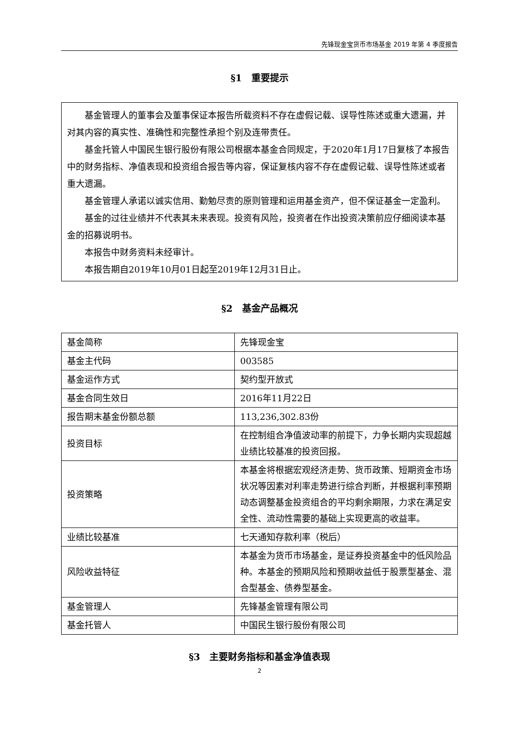先锋现金宝货币市场基金 2019 年第 4 季度报告
§1　重要提示
基金管理人的董事会及董事保证本报告所载资料不存在虚假记载、误导性陈述或重大遗漏，并对其内容的真实性、准确性和完整性承担个别及连带责任。
基金托管人中国民生银行股份有限公司根据本基金合同规定，于2020年1月17日复核了本报告中的财务指标、净值表现和投资组合报告等内容，保证复核内容不存在虚假记载、误导性陈述或者重大遗漏。
基金管理人承诺以诚实信用、勤勉尽责的原则管理和运用基金资产，但不保证基金一定盈利。
基金的过往业绩并不代表其未来表现。投资有风险，投资者在作出投资决策前应仔细阅读本基金的招募说明书。
本报告中财务资料未经审计。
本报告期自2019年10月01日起至2019年12月31日止。
§2　基金产品概况
| 基金简称 | 先锋现金宝 |
| 基金主代码 | 003585 |
| 基金运作方式 | 契约型开放式 |
| 基金合同生效日 | 2016年11月22日 |
| 报告期末基金份额总额 | 113,236,302.83份 |
| 投资目标 | 在控制组合净值波动率的前提下，力争长期内实现超越业绩比较基准的投资回报。 |
| 投资策略 | 本基金将根据宏观经济走势、货币政策、短期资金市场状况等因素对利率走势进行综合判断，并根据利率预期动态调整基金投资组合的平均剩余期限，力求在满足安全性、流动性需要的基础上实现更高的收益率。 |
| 业绩比较基准 | 七天通知存款利率（税后） |
| 风险收益特征 | 本基金为货币市场基金，是证券投资基金中的低风险品种。本基金的预期风险和预期收益低于股票型基金、混合型基金、债券型基金。 |
| 基金管理人 | 先锋基金管理有限公司 |
| 基金托管人 | 中国民生银行股份有限公司 |
§3　主要财务指标和基金净值表现
2